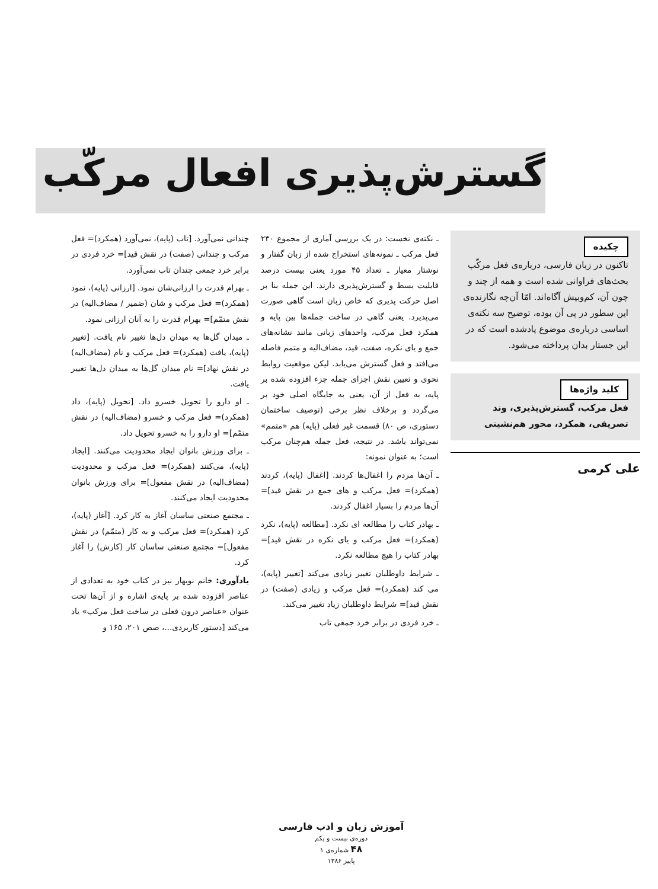گسترش‌پذیری افعال مرکّب
چکیده
تاکنون در زبان فارسی، درباره‌ی فعل مرکّب بحث‌های فراوانی شده است و همه از چند و چون آن، کم‌وبیش آگاه‌اند. امّا آن‌چه نگارنده‌ی این سطور در پی آن بوده، توضیح سه نکته‌ی اساسی درباره‌ی موضوع یادشده است که در این جستار بدان پرداخته می‌شود.
کلید واژه‌ها
فعل مرکب، گسترش‌پذیری، وند تصریفی، همکرد، محور هم‌نشینی
علی کرمی
ـ نکته‌ی نخست: در یک بررسی آماری از مجموع ۲۳۰ فعل مرکب ـ نمونه‌های استخراج شده از زبان گفتار و نوشتار معیار ـ تعداد ۴۵ مورد یعنی بیست درصد قابلیت بسط و گسترش‌پذیری دارند. این جمله بنا بر اصل حرکت پذیری که خاص زبان است گاهی صورت می‌پذیرد. یعنی گاهی در ساخت جمله‌ها بین پایه و همکرد فعل مرکب، واحدهای زبانی مانند نشانه‌های جمع و یای نکره، صفت، قید، مضاف‌الیه و متمم فاصله می‌افتد و فعل گسترش می‌یابد. لیکن موقعیت روابط نحوی و تعیین نقش اجزای جمله جزء افزوده شده بر پایه، به فعل از آن، یعنی به جایگاه اصلی خود بر می‌گردد و برخلاف نظر برخی (توصیف ساختمان دستوری، ص ۸۰) قسمت غیر فعلی (پایه) هم «متمم» نمی‌تواند باشد. در نتیجه، فعل جمله هم‌چنان مرکب است؛ به عنوان نمونه:
ـ آن‌ها مردم را اغفال‌ها کردند. [اغفال (پایه)، کردند (همکرد)= فعل مرکب و های جمع در نقش قید]= آن‌ها مردم را بسیار اغفال کردند.
ـ بهادر کتاب را مطالعه ای نکرد. [مطالعه (پایه)، نکرد (همکرد)= فعل مرکب و یای نکره در نقش قید]= بهادر کتاب را هیچ مطالعه نکرد.
ـ شرایط داوطلبان تغییر زیادی می‌کند [تغییر (پایه)، می کند (همکرد)= فعل مرکب و زیادی (صفت) در نقش قید]= شرایط داوطلبان زیاد تغییر می‌کند.
ـ خرد فردی در برابر خرد جمعی تاب
چندانی نمی‌آورد. [تاب (پایه)، نمی‌آورد (همکرد)= فعل مرکب و چندانی (صفت) در نقش قید]= خرد فردی در برابر خرد جمعی چندان تاب نمی‌آورد.
ـ بهرام قدرت را ارزانی‌شان نمود. [ارزانی (پایه)، نمود (همکرد)= فعل مرکب و شان (ضمیر / مضاف‌الیه) در نقش متمّم]= بهرام قدرت را به آنان ارزانی نمود.
ـ میدان گل‌ها به میدان دل‌ها تغییر نام یافت. [تغییر (پایه)، یافت (همکرد)= فعل مرکب و نام (مضاف‌الیه) در نقش نهاد]= نام میدان گل‌ها به میدان دل‌ها تغییر یافت.
ـ او دارو را تحویل خسرو داد. [تحویل (پایه)، داد (همکرد)= فعل مرکب و خسرو (مضاف‌الیه) در نقش متمّم]= او دارو را به خسرو تحویل داد.
ـ برای ورزش بانوان ایجاد محدودیت می‌کنند. [ایجاد (پایه)، می‌کنند (همکرد)= فعل مرکب و محدودیت (مضاف‌الیه) در نقش مفعول]= برای ورزش بانوان محدودیت ایجاد می‌کنند.
ـ مجتمع صنعتی ساسان آغاز به کار کرد. [آغاز (پایه)، کرد (همکرد)= فعل مرکب و به کار (متمّم) در نقش مفعول]= مجتمع صنعتی ساسان کار (کارش) را آغاز کرد.
یادآوری: خانم نوبهار نیز در کتاب خود به تعدادی از عناصر افزوده شده بر پایه‌ی اشاره و از آن‌ها تحت عنوان «عناصر درون فعلی در ساخت فعل مرکب» یاد می‌کند [دستور کاربردی...، صص ۲۰۱، ۱۶۵ و
آموزش زبان و ادب فارسی
دوره‌ی بیست و یکم
۴۸ شماره‌ی ۱
پاییز ۱۳۸۶